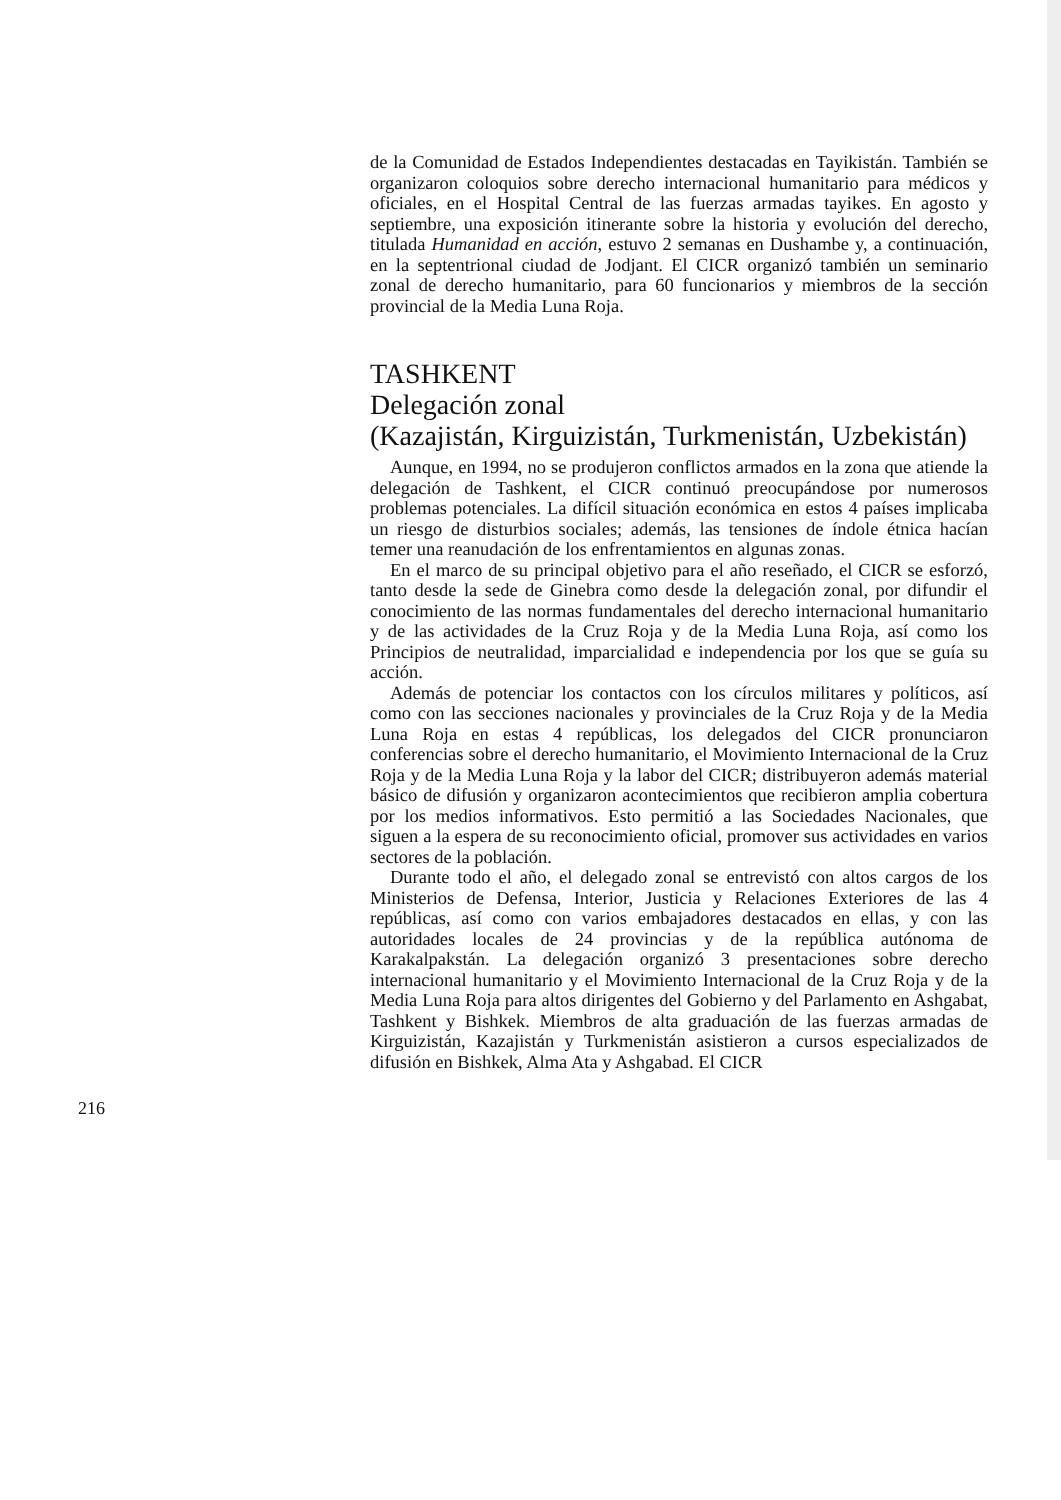de la Comunidad de Estados Independientes destacadas en Tayikistán. También se organizaron coloquios sobre derecho internacional humanitario para médicos y oficiales, en el Hospital Central de las fuerzas armadas tayikes. En agosto y septiembre, una exposición itinerante sobre la historia y evolución del derecho, titulada Humanidad en acción, estuvo 2 semanas en Dushambe y, a continuación, en la septentrional ciudad de Jodjant. El CICR organizó también un seminario zonal de derecho humanitario, para 60 funcionarios y miembros de la sección provincial de la Media Luna Roja.
TASHKENT
Delegación zonal
(Kazajistán, Kirguizistán, Turkmenistán, Uzbekistán)
Aunque, en 1994, no se produjeron conflictos armados en la zona que atiende la delegación de Tashkent, el CICR continuó preocupándose por numerosos problemas potenciales. La difícil situación económica en estos 4 países implicaba un riesgo de disturbios sociales; además, las tensiones de índole étnica hacían temer una reanudación de los enfrentamientos en algunas zonas.
En el marco de su principal objetivo para el año reseñado, el CICR se esforzó, tanto desde la sede de Ginebra como desde la delegación zonal, por difundir el conocimiento de las normas fundamentales del derecho internacional humanitario y de las actividades de la Cruz Roja y de la Media Luna Roja, así como los Principios de neutralidad, imparcialidad e independencia por los que se guía su acción.
Además de potenciar los contactos con los círculos militares y políticos, así como con las secciones nacionales y provinciales de la Cruz Roja y de la Media Luna Roja en estas 4 repúblicas, los delegados del CICR pronunciaron conferencias sobre el derecho humanitario, el Movimiento Internacional de la Cruz Roja y de la Media Luna Roja y la labor del CICR; distribuyeron además material básico de difusión y organizaron acontecimientos que recibieron amplia cobertura por los medios informativos. Esto permitió a las Sociedades Nacionales, que siguen a la espera de su reconocimiento oficial, promover sus actividades en varios sectores de la población.
Durante todo el año, el delegado zonal se entrevistó con altos cargos de los Ministerios de Defensa, Interior, Justicia y Relaciones Exteriores de las 4 repúblicas, así como con varios embajadores destacados en ellas, y con las autoridades locales de 24 provincias y de la república autónoma de Karakalpakstán. La delegación organizó 3 presentaciones sobre derecho internacional humanitario y el Movimiento Internacional de la Cruz Roja y de la Media Luna Roja para altos dirigentes del Gobierno y del Parlamento en Ashgabat, Tashkent y Bishkek. Miembros de alta graduación de las fuerzas armadas de Kirguizistán, Kazajistán y Turkmenistán asistieron a cursos especializados de difusión en Bishkek, Alma Ata y Ashgabad. El CICR
216